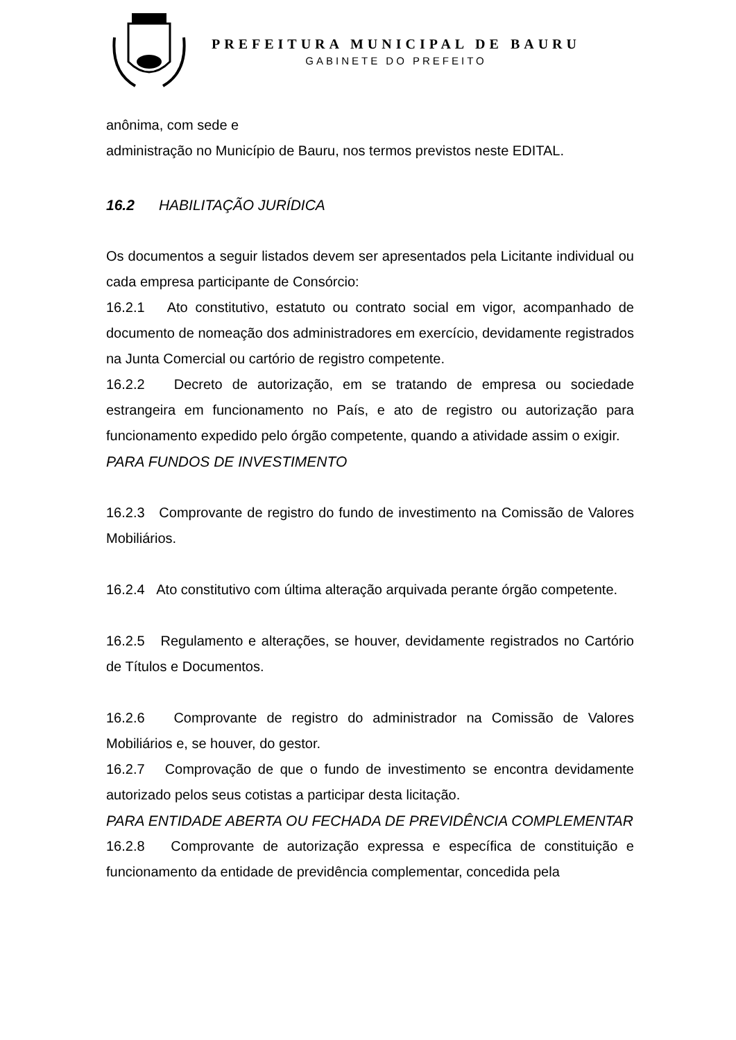PREFEITURA MUNICIPAL DE BAURU
GABINETE DO PREFEITO
anônima, com sede e
administração no Município de Bauru, nos termos previstos neste EDITAL.
16.2 HABILITAÇÃO JURÍDICA
Os documentos a seguir listados devem ser apresentados pela Licitante individual ou cada empresa participante de Consórcio:
16.2.1 Ato constitutivo, estatuto ou contrato social em vigor, acompanhado de documento de nomeação dos administradores em exercício, devidamente registrados na Junta Comercial ou cartório de registro competente.
16.2.2 Decreto de autorização, em se tratando de empresa ou sociedade estrangeira em funcionamento no País, e ato de registro ou autorização para funcionamento expedido pelo órgão competente, quando a atividade assim o exigir.
PARA FUNDOS DE INVESTIMENTO
16.2.3 Comprovante de registro do fundo de investimento na Comissão de Valores Mobiliários.
16.2.4 Ato constitutivo com última alteração arquivada perante órgão competente.
16.2.5 Regulamento e alterações, se houver, devidamente registrados no Cartório de Títulos e Documentos.
16.2.6 Comprovante de registro do administrador na Comissão de Valores Mobiliários e, se houver, do gestor.
16.2.7 Comprovação de que o fundo de investimento se encontra devidamente autorizado pelos seus cotistas a participar desta licitação.
PARA ENTIDADE ABERTA OU FECHADA DE PREVIDÊNCIA COMPLEMENTAR
16.2.8 Comprovante de autorização expressa e específica de constituição e funcionamento da entidade de previdência complementar, concedida pela